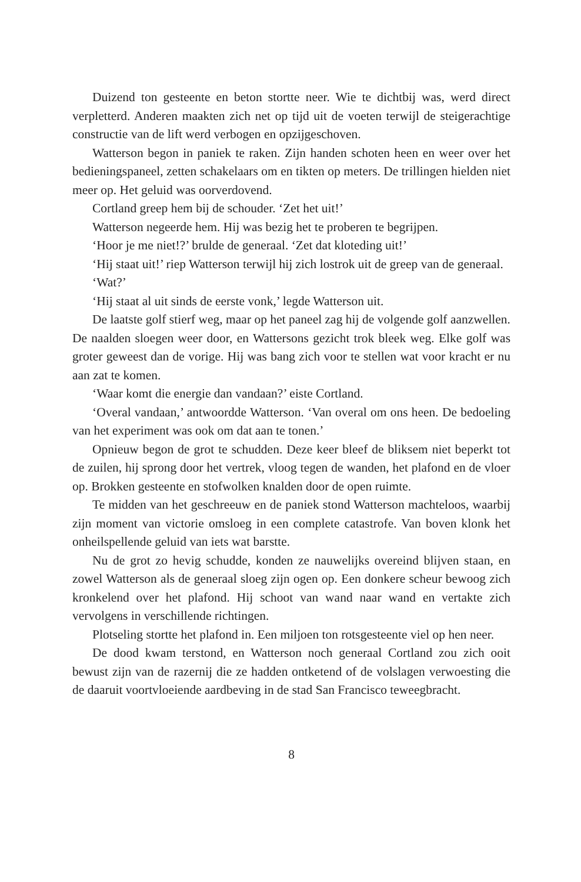Duizend ton gesteente en beton stortte neer. Wie te dichtbij was, werd direct verpletterd. Anderen maakten zich net op tijd uit de voeten terwijl de steigerachtige constructie van de lift werd verbogen en opzijgeschoven.
Watterson begon in paniek te raken. Zijn handen schoten heen en weer over het bedieningspaneel, zetten schakelaars om en tikten op meters. De trillingen hielden niet meer op. Het geluid was oorverdovend.
Cortland greep hem bij de schouder. ‘Zet het uit!’
Watterson negeerde hem. Hij was bezig het te proberen te begrijpen.
‘Hoor je me niet!?’ brulde de generaal. ‘Zet dat kloteding uit!’
‘Hij staat uit!’ riep Watterson terwijl hij zich lostrok uit de greep van de generaal.
‘Wat?’
‘Hij staat al uit sinds de eerste vonk,’ legde Watterson uit.
De laatste golf stierf weg, maar op het paneel zag hij de volgende golf aanzwellen. De naalden sloegen weer door, en Wattersons gezicht trok bleek weg. Elke golf was groter geweest dan de vorige. Hij was bang zich voor te stellen wat voor kracht er nu aan zat te komen.
‘Waar komt die energie dan vandaan?’ eiste Cortland.
‘Overal vandaan,’ antwoordde Watterson. ‘Van overal om ons heen. De bedoeling van het experiment was ook om dat aan te tonen.’
Opnieuw begon de grot te schudden. Deze keer bleef de bliksem niet beperkt tot de zuilen, hij sprong door het vertrek, vloog tegen de wanden, het plafond en de vloer op. Brokken gesteente en stofwolken knalden door de open ruimte.
Te midden van het geschreeuw en de paniek stond Watterson machteloos, waarbij zijn moment van victorie omsloeg in een complete catastrofe. Van boven klonk het onheilspellende geluid van iets wat barstte.
Nu de grot zo hevig schudde, konden ze nauwelijks overeind blijven staan, en zowel Watterson als de generaal sloeg zijn ogen op. Een donkere scheur bewoog zich kronkelend over het plafond. Hij schoot van wand naar wand en vertakte zich vervolgens in verschillende richtingen.
Plotseling stortte het plafond in. Een miljoen ton rotsgesteente viel op hen neer.
De dood kwam terstond, en Watterson noch generaal Cortland zou zich ooit bewust zijn van de razernij die ze hadden ontketend of de volslagen verwoesting die de daaruit voortvloeiende aardbeving in de stad San Francisco teweegbracht.
8